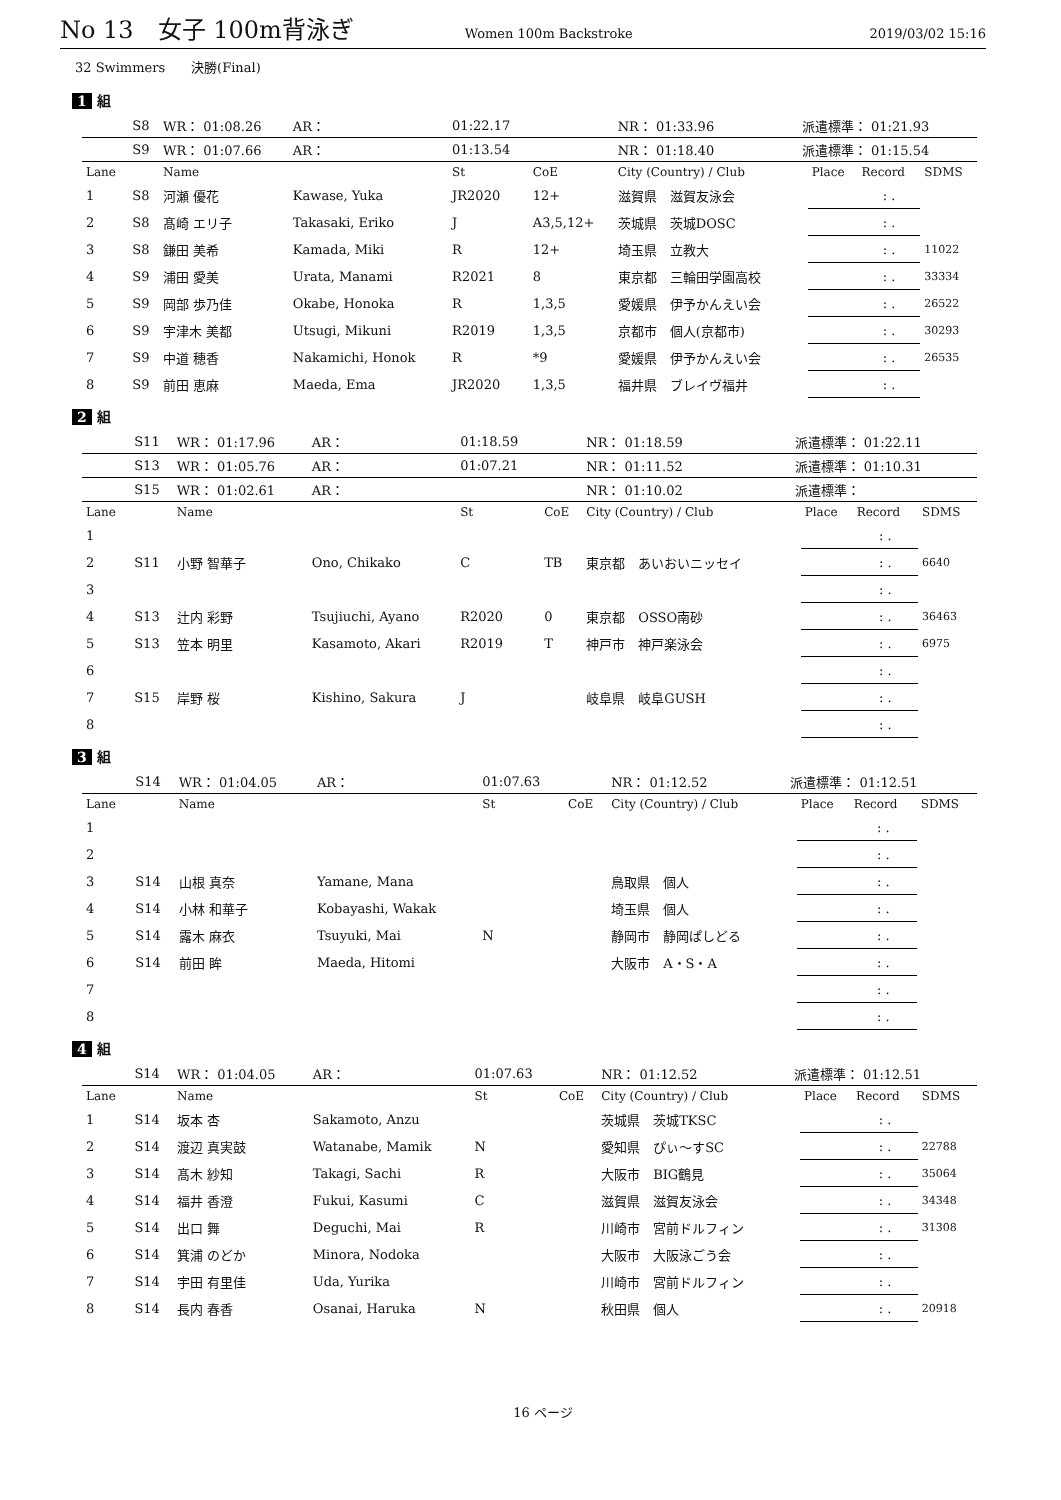No 13　女子 100m背泳ぎ Women 100m Backstroke 2019/03/02 15:16
32 Swimmers　　決勝(Final)
1 組
| | S8 | WR： 01:08.26 | AR： | 01:22.17 | | NR： 01:33.96 | 派遣標準： 01:21.93 | | | |
| | S9 | WR： 01:07.66 | AR： | 01:13.54 | | NR： 01:18.40 | 派遣標準： 01:15.54 | | | |
| Lane | | Name | | St | CoE | City (Country) / Club | | Place | Record | SDMS |
| 1 | S8 | 河瀬 優花 | Kawase, Yuka | JR2020 | 12+ | 滋賀県 滋賀友泳会 | | | : . | |
| 2 | S8 | 髙崎 エリ子 | Takasaki, Eriko | J | A3,5,12+ | 茨城県 茨城DOSC | | | : . | |
| 3 | S8 | 鎌田 美希 | Kamada, Miki | R | 12+ | 埼玉県 立教大 | | | : . | 11022 |
| 4 | S9 | 浦田 愛美 | Urata, Manami | R2021 | 8 | 東京都 三輪田学園高校 | | | : . | 33334 |
| 5 | S9 | 岡部 歩乃佳 | Okabe, Honoka | R | 1,3,5 | 愛媛県 伊予かんえい会 | | | : . | 26522 |
| 6 | S9 | 宇津木 美都 | Utsugi, Mikuni | R2019 | 1,3,5 | 京都市 個人(京都市) | | | : . | 30293 |
| 7 | S9 | 中道 穂香 | Nakamichi, Honok | R | *9 | 愛媛県 伊予かんえい会 | | | : . | 26535 |
| 8 | S9 | 前田 恵麻 | Maeda, Ema | JR2020 | 1,3,5 | 福井県 ブレイヴ福井 | | | : . | |
2 組
| | S11 | WR： 01:17.96 | AR： | 01:18.59 | | NR： 01:18.59 | 派遣標準： 01:22.11 | | | |
| | S13 | WR： 01:05.76 | AR： | 01:07.21 | | NR： 01:11.52 | 派遣標準： 01:10.31 | | | |
| | S15 | WR： 01:02.61 | AR： | | | NR： 01:10.02 | 派遣標準： | | | |
| Lane | | Name | | St | CoE | City (Country) / Club | | Place | Record | SDMS |
| 1 | | | | | | | | | : . | |
| 2 | S11 | 小野 智華子 | Ono, Chikako | C | TB | 東京都 あいおいニッセイ | | | : . | 6640 |
| 3 | | | | | | | | | : . | |
| 4 | S13 | 辻内 彩野 | Tsujiuchi, Ayano | R2020 | 0 | 東京都 OSSO南砂 | | | : . | 36463 |
| 5 | S13 | 笠本 明里 | Kasamoto, Akari | R2019 | T | 神戸市 神戸楽泳会 | | | : . | 6975 |
| 6 | | | | | | | | | : . | |
| 7 | S15 | 岸野 桜 | Kishino, Sakura | J | | 岐阜県 岐阜GUSH | | | : . | |
| 8 | | | | | | | | | : . | |
3 組
| | S14 | WR： 01:04.05 | AR： | 01:07.63 | | NR： 01:12.52 | 派遣標準： 01:12.51 | | | |
| Lane | | Name | | St | CoE | City (Country) / Club | | Place | Record | SDMS |
| 1 | | | | | | | | | : . | |
| 2 | | | | | | | | | : . | |
| 3 | S14 | 山根 真奈 | Yamane, Mana | | | 鳥取県 個人 | | | : . | |
| 4 | S14 | 小林 和華子 | Kobayashi, Wakak | | | 埼玉県 個人 | | | : . | |
| 5 | S14 | 露木 麻衣 | Tsuyuki, Mai | N | | 静岡市 静岡ぱしどる | | | : . | |
| 6 | S14 | 前田 眸 | Maeda, Hitomi | | | 大阪市 A・S・A | | | : . | |
| 7 | | | | | | | | | : . | |
| 8 | | | | | | | | | : . | |
4 組
| | S14 | WR： 01:04.05 | AR： | 01:07.63 | | NR： 01:12.52 | 派遣標準： 01:12.51 | | | |
| Lane | | Name | | St | CoE | City (Country) / Club | | Place | Record | SDMS |
| 1 | S14 | 坂本 杏 | Sakamoto, Anzu | | | 茨城県 茨城TKSC | | | : . | |
| 2 | S14 | 渡辺 真実鼓 | Watanabe, Mamik | N | | 愛知県 ぴぃ～すSC | | | : . | 22788 |
| 3 | S14 | 髙木 紗知 | Takagi, Sachi | R | | 大阪市 BIG鶴見 | | | : . | 35064 |
| 4 | S14 | 福井 香澄 | Fukui, Kasumi | C | | 滋賀県 滋賀友泳会 | | | : . | 34348 |
| 5 | S14 | 出口 舞 | Deguchi, Mai | R | | 川崎市 宮前ドルフィン | | | : . | 31308 |
| 6 | S14 | 箕浦 のどか | Minora, Nodoka | | | 大阪市 大阪泳ごう会 | | | : . | |
| 7 | S14 | 宇田 有里佳 | Uda, Yurika | | | 川崎市 宮前ドルフィン | | | : . | |
| 8 | S14 | 長内 春香 | Osanai, Haruka | N | | 秋田県 個人 | | | : . | 20918 |
16 ページ